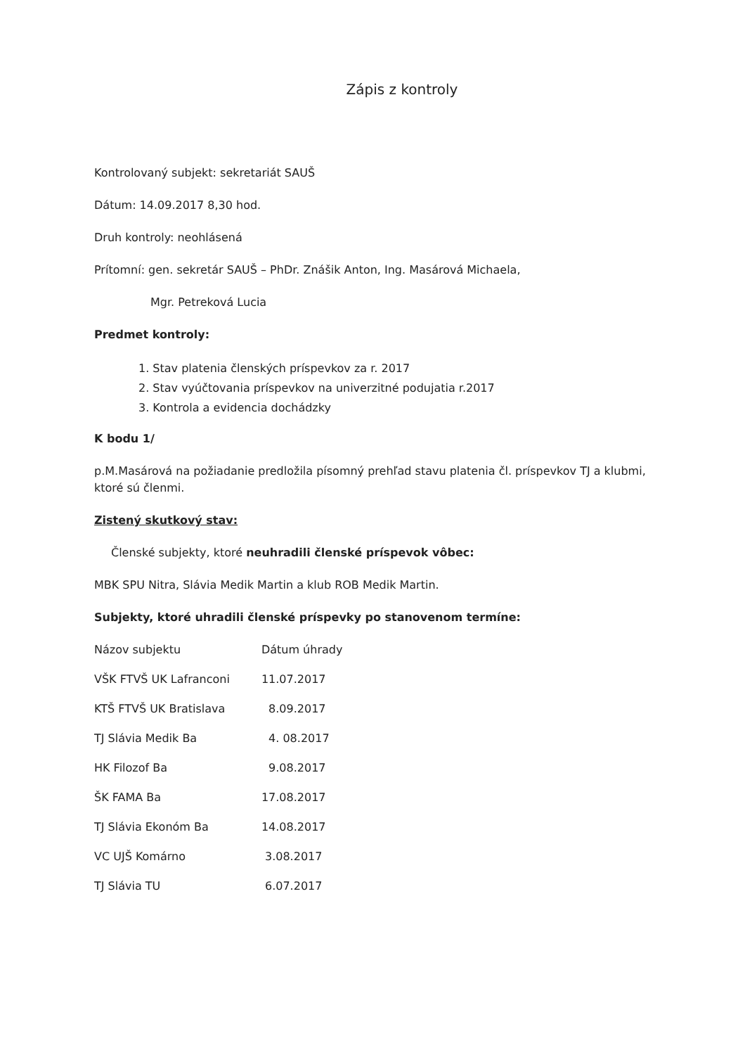Zápis z kontroly
Kontrolovaný subjekt: sekretariát SAUŠ
Dátum: 14.09.2017 8,30 hod.
Druh kontroly: neohlásená
Prítomní: gen. sekretár SAUŠ – PhDr. Znášik Anton, Ing. Masárová Michaela,
Mgr. Petreková Lucia
Predmet kontroly:
1. Stav platenia členských príspevkov za r. 2017
2. Stav vyúčtovania príspevkov na univerzitné podujatia r.2017
3. Kontrola a evidencia dochádzky
K bodu 1/
p.M.Masárová na požiadanie predložila písomný prehľad stavu platenia čl. príspevkov TJ a klubmi, ktoré sú členmi.
Zistený skutkový stav:
Členské subjekty, ktoré neuhradili členské príspevok vôbec:
MBK SPU Nitra, Slávia Medik Martin a klub ROB Medik Martin.
Subjekty, ktoré uhradili členské príspevky po stanovenom termíne:
| Názov subjektu | Dátum úhrady |
| VŠK FTVŠ UK Lafranconi | 11.07.2017 |
| KTŠ FTVŠ UK Bratislava | 8.09.2017 |
| TJ Slávia Medik Ba | 4. 08.2017 |
| HK Filozof Ba | 9.08.2017 |
| ŠK FAMA Ba | 17.08.2017 |
| TJ Slávia Ekonóm Ba | 14.08.2017 |
| VC UJŠ Komárno | 3.08.2017 |
| TJ Slávia TU | 6.07.2017 |